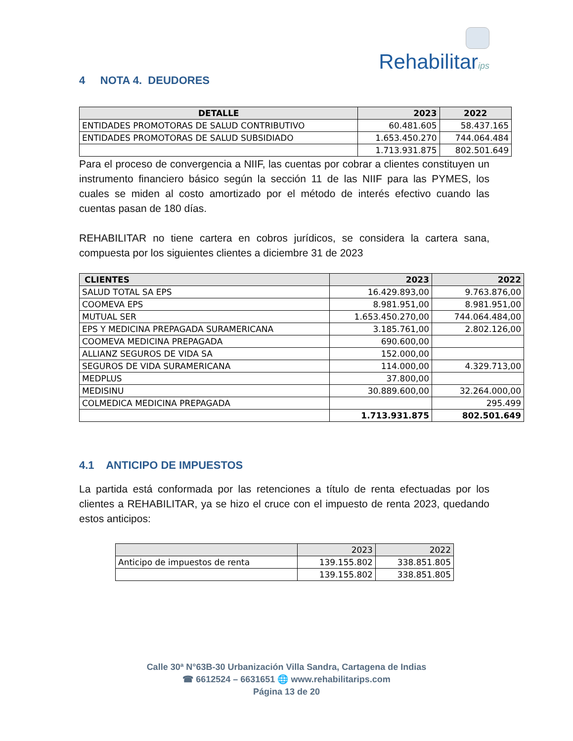Rehabilitarips
4 NOTA 4. DEUDORES
| DETALLE | 2023 | 2022 |
| --- | --- | --- |
| ENTIDADES PROMOTORAS DE SALUD CONTRIBUTIVO | 60.481.605 | 58.437.165 |
| ENTIDADES PROMOTORAS DE SALUD SUBSIDIADO | 1.653.450.270 | 744.064.484 |
| | 1.713.931.875 | 802.501.649 |
Para el proceso de convergencia a NIIF, las cuentas por cobrar a clientes constituyen un instrumento financiero básico según la sección 11 de las NIIF para las PYMES, los cuales se miden al costo amortizado por el método de interés efectivo cuando las cuentas pasan de 180 días.
REHABILITAR no tiene cartera en cobros jurídicos, se considera la cartera sana, compuesta por los siguientes clientes a diciembre 31 de 2023
| CLIENTES | 2023 | 2022 |
| --- | --- | --- |
| SALUD TOTAL SA EPS | 16.429.893,00 | 9.763.876,00 |
| COOMEVA EPS | 8.981.951,00 | 8.981.951,00 |
| MUTUAL SER | 1.653.450.270,00 | 744.064.484,00 |
| EPS Y MEDICINA PREPAGADA SURAMERICANA | 3.185.761,00 | 2.802.126,00 |
| COOMEVA MEDICINA PREPAGADA | 690.600,00 | |
| ALLIANZ SEGUROS DE VIDA SA | 152.000,00 | |
| SEGUROS DE VIDA SURAMERICANA | 114.000,00 | 4.329.713,00 |
| MEDPLUS | 37.800,00 | |
| MEDISINU | 30.889.600,00 | 32.264.000,00 |
| COLMEDICA MEDICINA PREPAGADA | | 295.499 |
| | 1.713.931.875 | 802.501.649 |
4.1 ANTICIPO DE IMPUESTOS
La partida está conformada por las retenciones a título de renta efectuadas por los clientes a REHABILITAR, ya se hizo el cruce con el impuesto de renta 2023, quedando estos anticipos:
| | 2023 | 2022 |
| --- | --- | --- |
| Anticipo de impuestos de renta | 139.155.802 | 338.851.805 |
| | 139.155.802 | 338.851.805 |
Calle 30ª N°63B-30 Urbanización Villa Sandra, Cartagena de Indias
☎ 6612524 – 6631651 🌐 www.rehabilitarips.com
Página 13 de 20